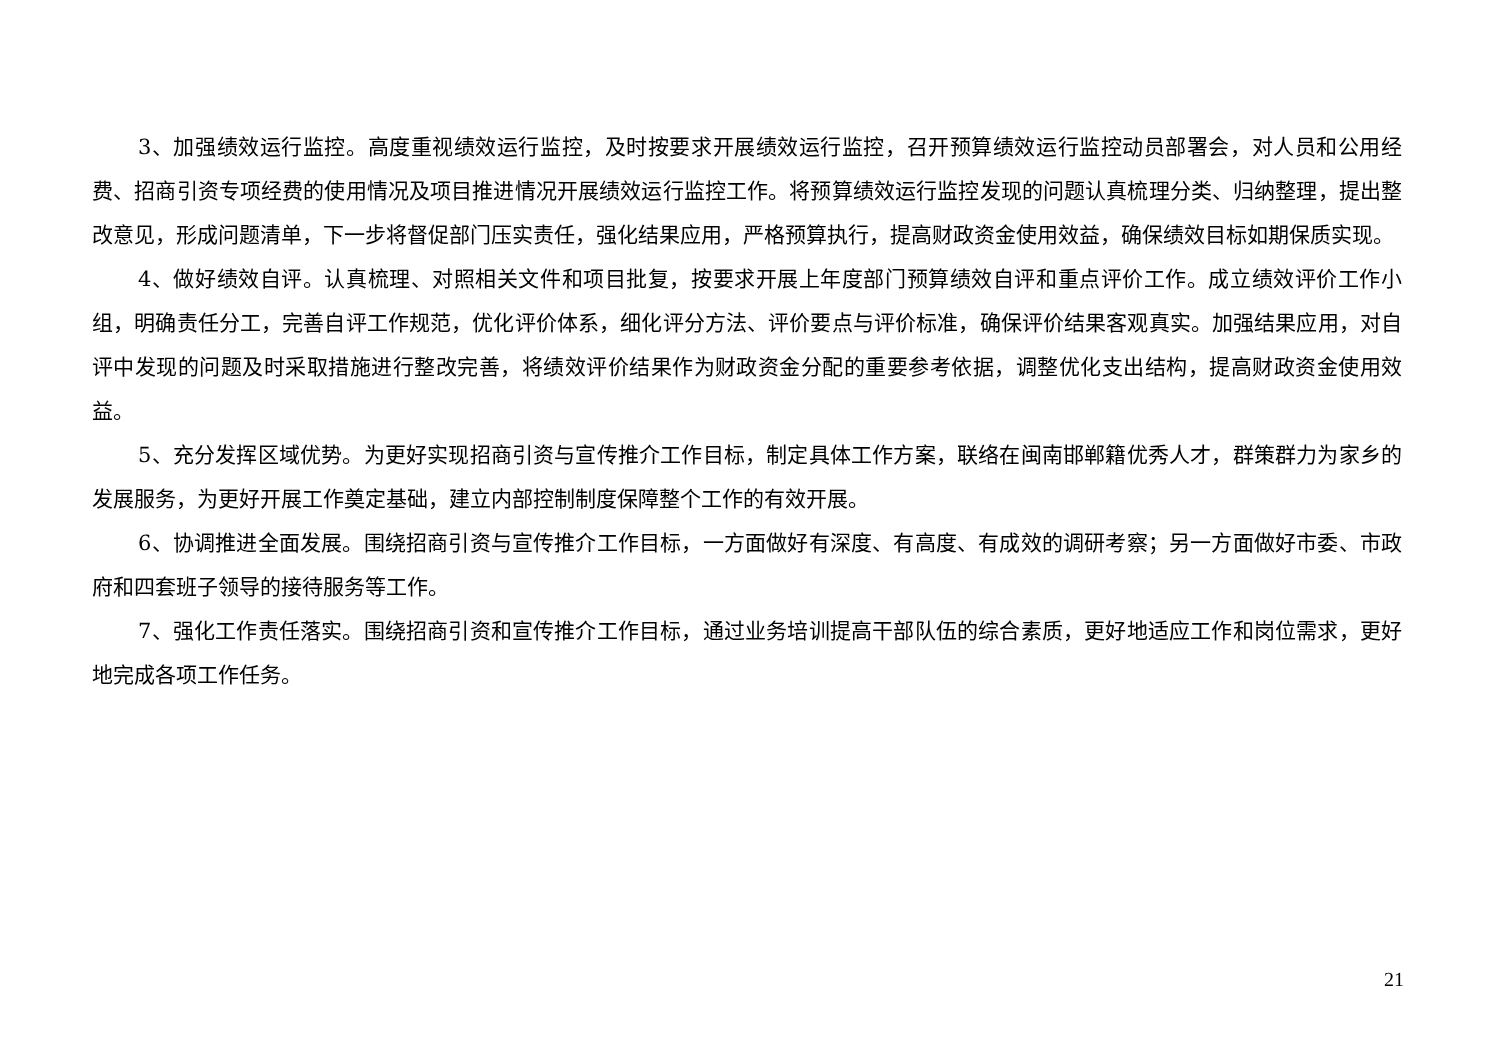3、加强绩效运行监控。高度重视绩效运行监控，及时按要求开展绩效运行监控，召开预算绩效运行监控动员部署会，对人员和公用经费、招商引资专项经费的使用情况及项目推进情况开展绩效运行监控工作。将预算绩效运行监控发现的问题认真梳理分类、归纳整理，提出整改意见，形成问题清单，下一步将督促部门压实责任，强化结果应用，严格预算执行，提高财政资金使用效益，确保绩效目标如期保质实现。
4、做好绩效自评。认真梳理、对照相关文件和项目批复，按要求开展上年度部门预算绩效自评和重点评价工作。成立绩效评价工作小组，明确责任分工，完善自评工作规范，优化评价体系，细化评分方法、评价要点与评价标准，确保评价结果客观真实。加强结果应用，对自评中发现的问题及时采取措施进行整改完善，将绩效评价结果作为财政资金分配的重要参考依据，调整优化支出结构，提高财政资金使用效益。
5、充分发挥区域优势。为更好实现招商引资与宣传推介工作目标，制定具体工作方案，联络在闽南邯郸籍优秀人才，群策群力为家乡的发展服务，为更好开展工作奠定基础，建立内部控制制度保障整个工作的有效开展。
6、协调推进全面发展。围绕招商引资与宣传推介工作目标，一方面做好有深度、有高度、有成效的调研考察；另一方面做好市委、市政府和四套班子领导的接待服务等工作。
7、强化工作责任落实。围绕招商引资和宣传推介工作目标，通过业务培训提高干部队伍的综合素质，更好地适应工作和岗位需求，更好地完成各项工作任务。
21